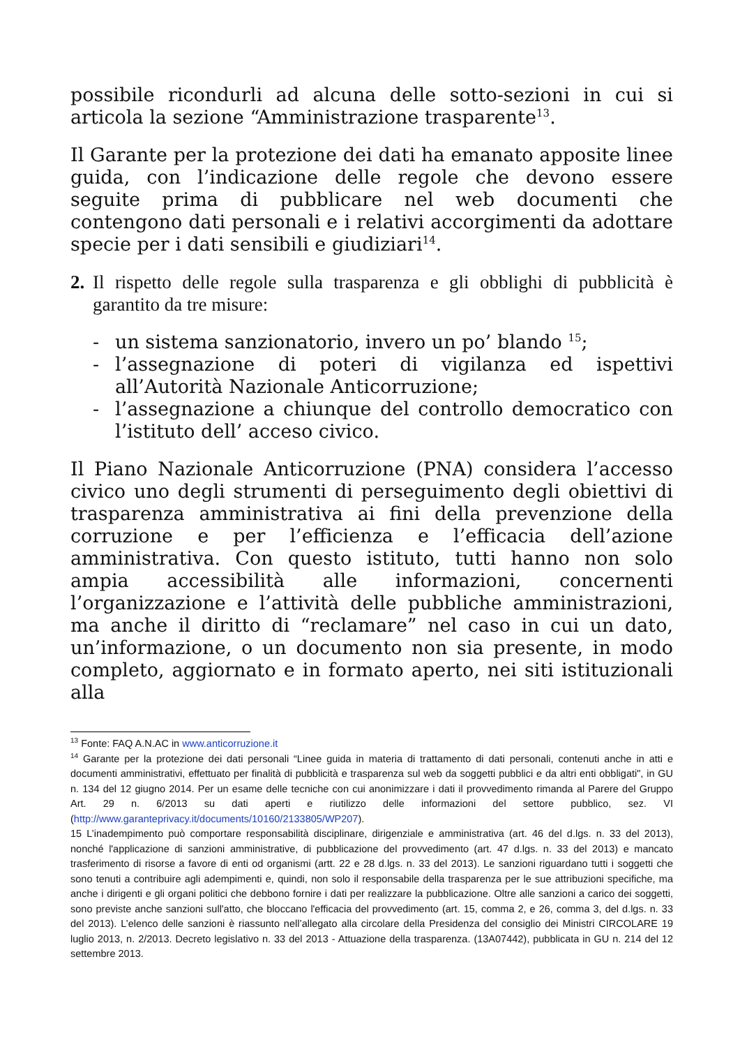possibile ricondurli ad alcuna delle sotto-sezioni in cui si articola la sezione “Amministrazione trasparente<sup>13</sup>.
Il Garante per la protezione dei dati ha emanato apposite linee guida, con l’indicazione delle regole che devono essere seguite prima di pubblicare nel web documenti che contengono dati personali e i relativi accorgimenti da adottare specie per i dati sensibili e giudiziari<sup>14</sup>.
2. Il rispetto delle regole sulla trasparenza e gli obblighi di pubblicità è garantito da tre misure:
- un sistema sanzionatorio, invero un po’ blando <sup>15</sup>;
- l’assegnazione di poteri di vigilanza ed ispettivi all’Autorità Nazionale Anticorruzione;
- l’assegnazione a chiunque del controllo democratico con l’istituto dell’ acceso civico.
Il Piano Nazionale Anticorruzione (PNA) considera l’accesso civico uno degli strumenti di perseguimento degli obiettivi di trasparenza amministrativa ai fini della prevenzione della corruzione e per l’efficienza e l’efficacia dell’azione amministrativa. Con questo istituto, tutti hanno non solo ampia accessibilità alle informazioni, concernenti l’organizzazione e l’attività delle pubbliche amministrazioni, ma anche il diritto di “reclamare” nel caso in cui un dato, un’informazione, o un documento non sia presente, in modo completo, aggiornato e in formato aperto, nei siti istituzionali alla
<sup>13</sup> Fonte: FAQ A.N.AC in www.anticorruzione.it
<sup>14</sup> Garante per la protezione dei dati personali “Linee guida in materia di trattamento di dati personali, contenuti anche in atti e documenti amministrativi, effettuato per finalità di pubblicità e trasparenza sul web da soggetti pubblici e da altri enti obbligati", in GU n. 134 del 12 giugno 2014. Per un esame delle tecniche con cui anonimizzare i dati il provvedimento rimanda al Parere del Gruppo Art. 29 n. 6/2013 su dati aperti e riutilizzo delle informazioni del settore pubblico, sez. VI (http://www.garanteprivacy.it/documents/10160/2133805/WP207).
15 L’inadempimento può comportare responsabilità disciplinare, dirigenziale e amministrativa (art. 46 del d.lgs. n. 33 del 2013), nonché l'applicazione di sanzioni amministrative, di pubblicazione del provvedimento (art. 47 d.lgs. n. 33 del 2013) e mancato trasferimento di risorse a favore di enti od organismi (artt. 22 e 28 d.lgs. n. 33 del 2013). Le sanzioni riguardano tutti i soggetti che sono tenuti a contribuire agli adempimenti e, quindi, non solo il responsabile della trasparenza per le sue attribuzioni specifiche, ma anche i dirigenti e gli organi politici che debbono fornire i dati per realizzare la pubblicazione. Oltre alle sanzioni a carico dei soggetti, sono previste anche sanzioni sull'atto, che bloccano l'efficacia del provvedimento (art. 15, comma 2, e 26, comma 3, del d.lgs. n. 33 del 2013). L’elenco delle sanzioni è riassunto nell’allegato alla circolare della Presidenza del consiglio dei Ministri CIRCOLARE 19 luglio 2013, n. 2/2013. Decreto legislativo n. 33 del 2013 - Attuazione della trasparenza. (13A07442), pubblicata in GU n. 214 del 12 settembre 2013.